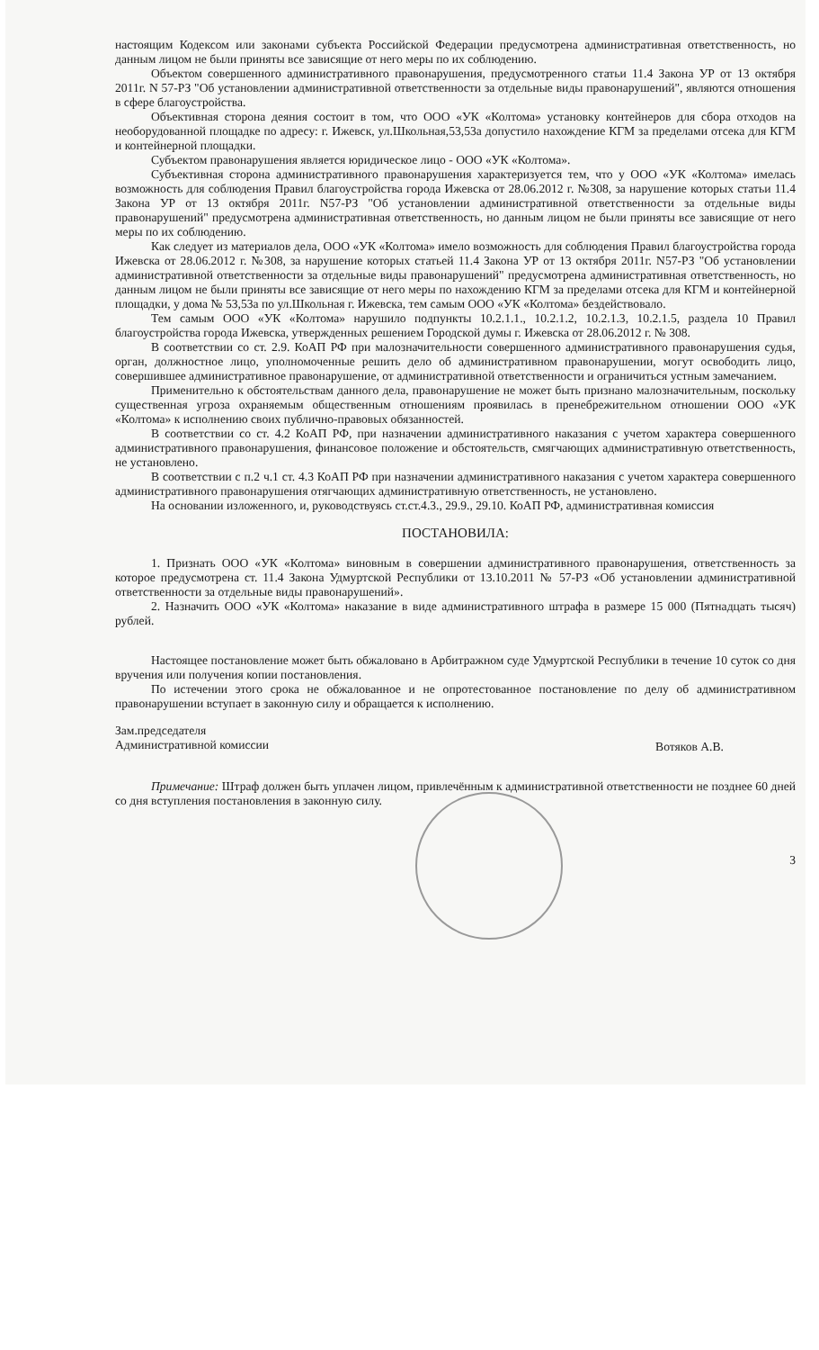настоящим Кодексом или законами субъекта Российской Федерации предусмотрена административная ответственность, но данным лицом не были приняты все зависящие от него меры по их соблюдению.
Объектом совершенного административного правонарушения, предусмотренного статьи 11.4 Закона УР от 13 октября 2011г. N 57-РЗ "Об установлении административной ответственности за отдельные виды правонарушений", являются отношения в сфере благоустройства.
Объективная сторона деяния состоит в том, что ООО «УК «Колтома» установку контейнеров для сбора отходов на необорудованной площадке по адресу: г. Ижевск, ул.Школьная,53,53а допустило нахождение КГМ за пределами отсека для КГМ и контейнерной площадки.
Субъектом правонарушения является юридическое лицо - ООО «УК «Колтома».
Субъективная сторона административного правонарушения характеризуется тем, что у ООО «УК «Колтома» имелась возможность для соблюдения Правил благоустройства города Ижевска от 28.06.2012 г. №308, за нарушение которых статьи 11.4 Закона УР от 13 октября 2011г. N57-РЗ "Об установлении административной ответственности за отдельные виды правонарушений" предусмотрена административная ответственность, но данным лицом не были приняты все зависящие от него меры по их соблюдению.
Как следует из материалов дела, ООО «УК «Колтома» имело возможность для соблюдения Правил благоустройства города Ижевска от 28.06.2012 г. №308, за нарушение которых статьей 11.4 Закона УР от 13 октября 2011г. N57-РЗ "Об установлении административной ответственности за отдельные виды правонарушений" предусмотрена административная ответственность, но данным лицом не были приняты все зависящие от него меры по нахождению КГМ за пределами отсека для КГМ и контейнерной площадки, у дома № 53,53а по ул.Школьная г. Ижевска, тем самым ООО «УК «Колтома» бездействовало.
Тем самым ООО «УК «Колтома» нарушило подпункты 10.2.1.1., 10.2.1.2, 10.2.1.3, 10.2.1.5, раздела 10 Правил благоустройства города Ижевска, утвержденных решением Городской думы г. Ижевска от 28.06.2012 г. № 308.
В соответствии со ст. 2.9. КоАП РФ при малозначительности совершенного административного правонарушения судья, орган, должностное лицо, уполномоченные решить дело об административном правонарушении, могут освободить лицо, совершившее административное правонарушение, от административной ответственности и ограничиться устным замечанием.
Применительно к обстоятельствам данного дела, правонарушение не может быть признано малозначительным, поскольку существенная угроза охраняемым общественным отношениям проявилась в пренебрежительном отношении ООО «УК «Колтома» к исполнению своих публично-правовых обязанностей.
В соответствии со ст. 4.2 КоАП РФ, при назначении административного наказания с учетом характера совершенного административного правонарушения, финансовое положение и обстоятельств, смягчающих административную ответственность, не установлено.
В соответствии с п.2 ч.1 ст. 4.3 КоАП РФ при назначении административного наказания с учетом характера совершенного административного правонарушения отягчающих административную ответственность, не установлено.
На основании изложенного, и, руководствуясь ст.ст.4.3., 29.9., 29.10. КоАП РФ, административная комиссия
ПОСТАНОВИЛА:
1. Признать ООО «УК «Колтома» виновным в совершении административного правонарушения, ответственность за которое предусмотрена ст. 11.4 Закона Удмуртской Республики от 13.10.2011 № 57-РЗ «Об установлении административной ответственности за отдельные виды правонарушений».
2. Назначить ООО «УК «Колтома» наказание в виде административного штрафа в размере 15 000 (Пятнадцать тысяч) рублей.
Настоящее постановление может быть обжаловано в Арбитражном суде Удмуртской Республики в течение 10 суток со дня вручения или получения копии постановления.
По истечении этого срока не обжалованное и не опротестованное постановление по делу об административном правонарушении вступает в законную силу и обращается к исполнению.
Зам.председателя
Административной комиссии
Вотяков А.В.
Примечание: Штраф должен быть уплачен лицом, привлечённым к административной ответственности не позднее 60 дней со дня вступления постановления в законную силу.
3